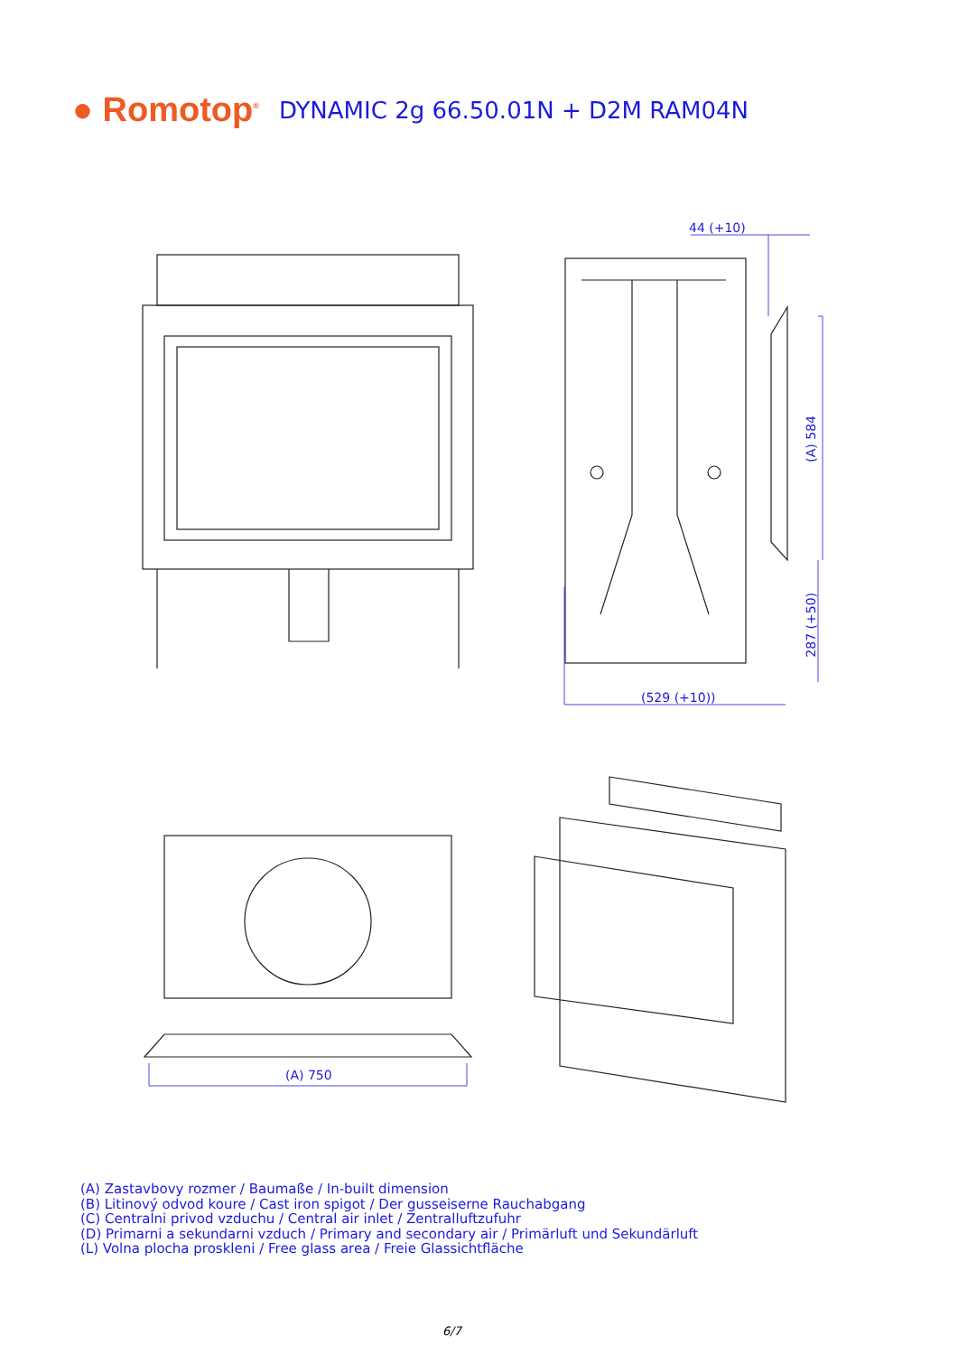● Romotop<sup>®</sup>
DYNAMIC 2g 66.50.01N + D2M RAM04N
44 (+10)
(A) 584
287 (+50)
(529 (+10))
(A) 750
(A) Zastavbovy rozmer / Baumaße / In-built dimension
(B) Litinový odvod koure / Cast iron spigot / Der gusseiserne Rauchabgang
(C) Centralni privod vzduchu / Central air inlet / Zentralluftzufuhr
(D) Primarni a sekundarni vzduch / Primary and secondary air / Primärluft und Sekundärluft
(L) Volna plocha proskleni / Free glass area / Freie Glassichtfläche
6/7